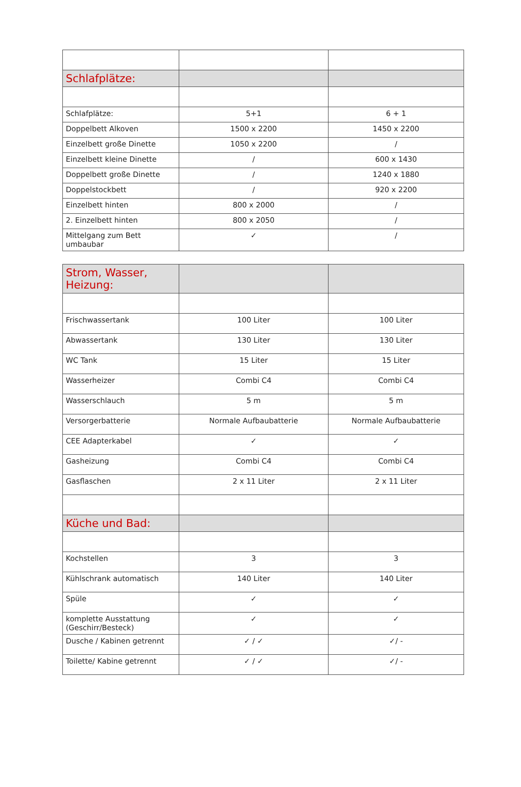| Schlafplätze: | | |
| Schlafplätze: | 5+1 | 6 + 1 |
| Doppelbett Alkoven | 1500 x 2200 | 1450 x 2200 |
| Einzelbett große Dinette | 1050 x 2200 | / |
| Einzelbett kleine Dinette | / | 600 x 1430 |
| Doppelbett große Dinette | / | 1240 x 1880 |
| Doppelstockbett | / | 920 x 2200 |
| Einzelbett hinten | 800 x 2000 | / |
| 2. Einzelbett hinten | 800 x 2050 | / |
| Mittelgang zum Bett umbaubar | ✓ | / |
| Strom, Wasser, Heizung: | | |
| Frischwassertank | 100 Liter | 100 Liter |
| Abwassertank | 130 Liter | 130 Liter |
| WC Tank | 15 Liter | 15 Liter |
| Wasserheizer | Combi C4 | Combi C4 |
| Wasserschlauch | 5 m | 5 m |
| Versorgerbatterie | Normale Aufbaubatterie | Normale Aufbaubatterie |
| CEE Adapterkabel | ✓ | ✓ |
| Gasheizung | Combi C4 | Combi C4 |
| Gasflaschen | 2 x 11 Liter | 2 x 11 Liter |
| Küche und Bad: | | |
| Kochstellen | 3 | 3 |
| Kühlschrank automatisch | 140 Liter | 140 Liter |
| Spüle | ✓ | ✓ |
| komplette Ausstattung (Geschirr/Besteck) | ✓ | ✓ |
| Dusche / Kabinen getrennt | ✓ / ✓ | ✓/ - |
| Toilette/ Kabine getrennt | ✓ / ✓ | ✓/ - |